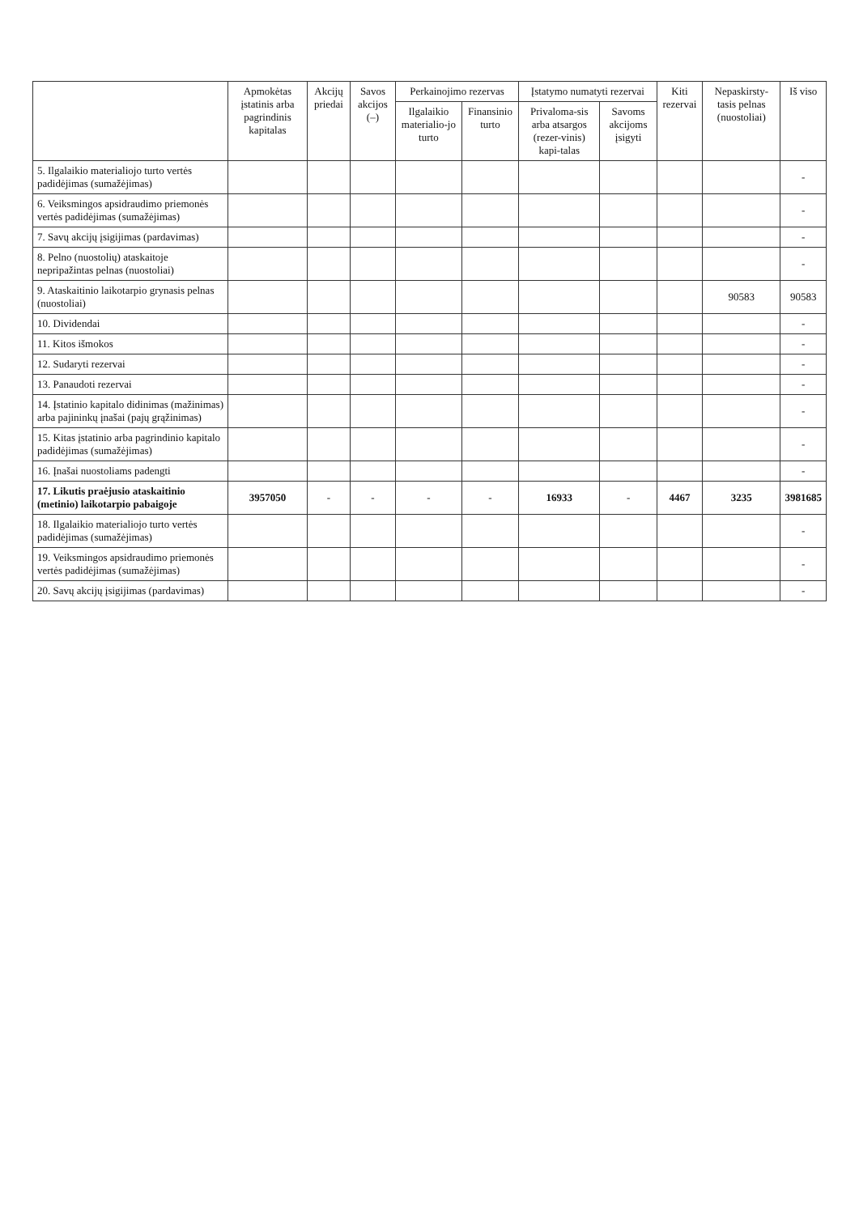| | Apmokėtas įstatinis arba pagrindinis kapitalas | Akcijų priedai | Savos akcijos (–) | Perkainojimo rezervas | | Įstatymo numatyti rezervai | | Kiti rezervai | Nepaskirsty-tasis pelnas (nuostoliai) | Iš viso |
| --- | --- | --- | --- | --- | --- | --- | --- | --- | --- | --- |
| | | | | Ilgalaikio materialio-jo turto | Finansinio turto | Privaloma-sis arba atsargos (rezer-vinis) kapi-talas | Savoms akcijoms įsigyti | | | |
| 5. Ilgalaikio materialiojo turto vertės padidėjimas (sumažėjimas) | | | | | | | | | | - |
| 6. Veiksmingos apsidraudimo priemonės vertės padidėjimas (sumažėjimas) | | | | | | | | | | - |
| 7. Savų akcijų įsigijimas (pardavimas) | | | | | | | | | | - |
| 8. Pelno (nuostolių) ataskaitoje nepripažintas pelnas (nuostoliai) | | | | | | | | | | - |
| 9. Ataskaitinio laikotarpio grynasis pelnas (nuostoliai) | | | | | | | | | 90583 | 90583 |
| 10. Dividendai | | | | | | | | | | - |
| 11. Kitos išmokos | | | | | | | | | | - |
| 12. Sudaryti rezervai | | | | | | | | | | - |
| 13. Panaudoti rezervai | | | | | | | | | | - |
| 14. Įstatinio kapitalo didinimas (mažinimas) arba pajininkų įnašai (pajų grąžinimas) | | | | | | | | | | - |
| 15. Kitas įstatinio arba pagrindinio kapitalo padidėjimas (sumažėjimas) | | | | | | | | | | - |
| 16. Įnašai nuostoliams padengti | | | | | | | | | | - |
| 17. Likutis praėjusio ataskaitinio (metinio) laikotarpio pabaigoje | 3957050 | - | - | - | - | 16933 | - | 4467 | 3235 | 3981685 |
| 18. Ilgalaikio materialiojo turto vertės padidėjimas (sumažėjimas) | | | | | | | | | | - |
| 19. Veiksmingos apsidraudimo priemonės vertės padidėjimas (sumažėjimas) | | | | | | | | | | - |
| 20. Savų akcijų įsigijimas (pardavimas) | | | | | | | | | | - |